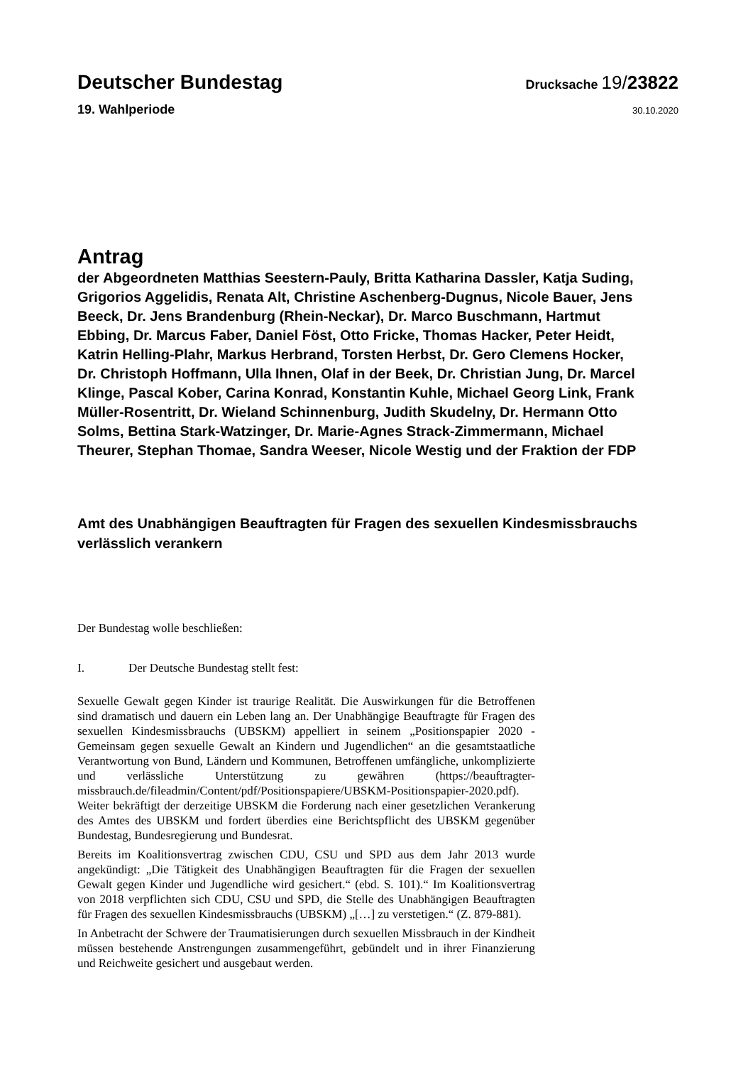Deutscher Bundestag
Drucksache 19/23822
19. Wahlperiode
30.10.2020
Antrag
der Abgeordneten Matthias Seestern-Pauly, Britta Katharina Dassler, Katja Suding, Grigorios Aggelidis, Renata Alt, Christine Aschenberg-Dugnus, Nicole Bauer, Jens Beeck, Dr. Jens Brandenburg (Rhein-Neckar), Dr. Marco Buschmann, Hartmut Ebbing, Dr. Marcus Faber, Daniel Föst, Otto Fricke, Thomas Hacker, Peter Heidt, Katrin Helling-Plahr, Markus Herbrand, Torsten Herbst, Dr. Gero Clemens Hocker, Dr. Christoph Hoffmann, Ulla Ihnen, Olaf in der Beek, Dr. Christian Jung, Dr. Marcel Klinge, Pascal Kober, Carina Konrad, Konstantin Kuhle, Michael Georg Link, Frank Müller-Rosentritt, Dr. Wieland Schinnenburg, Judith Skudelny, Dr. Hermann Otto Solms, Bettina Stark-Watzinger, Dr. Marie-Agnes Strack-Zimmermann, Michael Theurer, Stephan Thomae, Sandra Weeser, Nicole Westig und der Fraktion der FDP
Amt des Unabhängigen Beauftragten für Fragen des sexuellen Kindesmissbrauchs verlässlich verankern
Der Bundestag wolle beschließen:
I. Der Deutsche Bundestag stellt fest:
Sexuelle Gewalt gegen Kinder ist traurige Realität. Die Auswirkungen für die Betroffenen sind dramatisch und dauern ein Leben lang an. Der Unabhängige Beauftragte für Fragen des sexuellen Kindesmissbrauchs (UBSKM) appelliert in seinem „Positionspapier 2020 - Gemeinsam gegen sexuelle Gewalt an Kindern und Jugendlichen“ an die gesamtstaatliche Verantwortung von Bund, Ländern und Kommunen, Betroffenen umfängliche, unkomplizierte und verlässliche Unterstützung zu gewähren (https://beauftragter-missbrauch.de/fileadmin/Content/pdf/Positionspapiere/UBSKM-Positionspapier-2020.pdf). Weiter bekräftigt der derzeitige UBSKM die Forderung nach einer gesetzlichen Verankerung des Amtes des UBSKM und fordert überdies eine Berichtspflicht des UBSKM gegenüber Bundestag, Bundesregierung und Bundesrat.
Bereits im Koalitionsvertrag zwischen CDU, CSU und SPD aus dem Jahr 2013 wurde angekündigt: „Die Tätigkeit des Unabhängigen Beauftragten für die Fragen der sexuellen Gewalt gegen Kinder und Jugendliche wird gesichert.“ (ebd. S. 101).“ Im Koalitionsvertrag von 2018 verpflichten sich CDU, CSU und SPD, die Stelle des Unabhängigen Beauftragten für Fragen des sexuellen Kindesmissbrauchs (UBSKM) „[…] zu verstetigen.“ (Z. 879-881).
In Anbetracht der Schwere der Traumatisierungen durch sexuellen Missbrauch in der Kindheit müssen bestehende Anstrengungen zusammengeführt, gebündelt und in ihrer Finanzierung und Reichweite gesichert und ausgebaut werden.